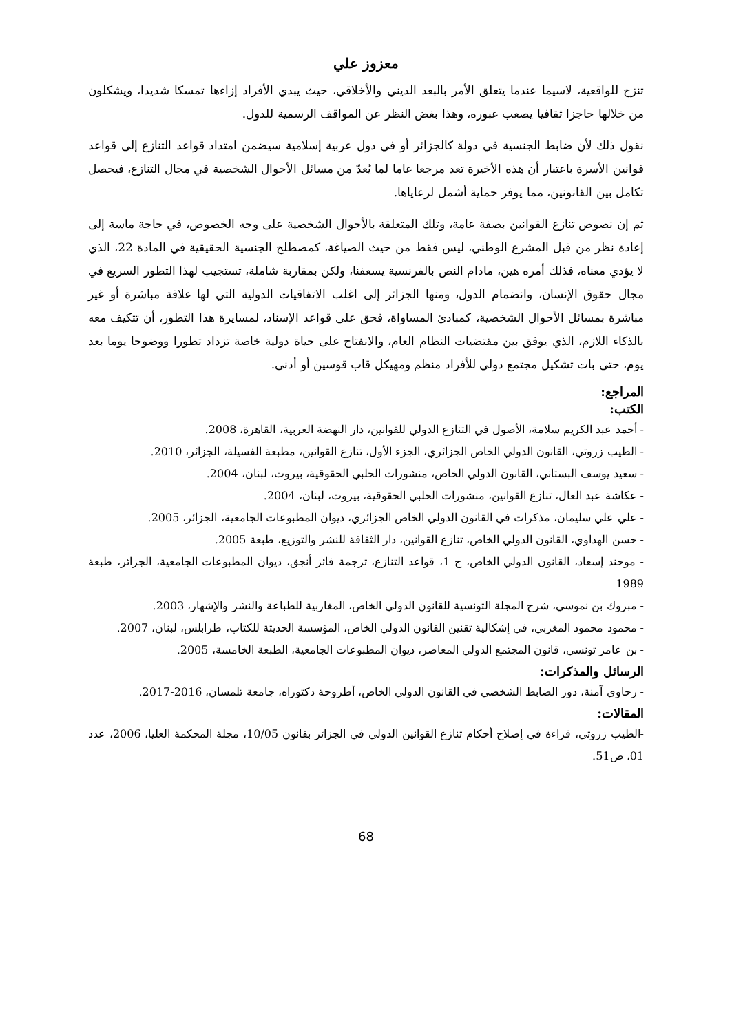معزوز علي
تنزح للواقعية، لاسيما عندما يتعلق الأمر بالبعد الديني والأخلاقي، حيث يبدي الأفراد إزاءها تمسكا شديدا، ويشكلون من خلالها حاجزا ثقافيا يصعب عبوره، وهذا بغض النظر عن المواقف الرسمية للدول.
نقول ذلك لأن ضابط الجنسية في دولة كالجزائر أو في دول عربية إسلامية سيضمن امتداد قواعد التنازع إلى قواعد قوانين الأسرة باعتبار أن هذه الأخيرة تعد مرجعا عاما لما يُعدّ من مسائل الأحوال الشخصية في مجال التنازع، فيحصل تكامل بين القانونين، مما يوفر حماية أشمل لرعاياها.
ثم إن نصوص تنازع القوانين بصفة عامة، وتلك المتعلقة بالأحوال الشخصية على وجه الخصوص، في حاجة ماسة إلى إعادة نظر من قبل المشرع الوطني، ليس فقط من حيث الصياغة، كمصطلح الجنسية الحقيقية في المادة 22، الذي لا يؤدي معناه، فذلك أمره هين، مادام النص بالفرنسية يسعفنا، ولكن بمقاربة شاملة، تستجيب لهذا التطور السريع في مجال حقوق الإنسان، وانضمام الدول، ومنها الجزائر إلى اغلب الاتفاقيات الدولية التي لها علاقة مباشرة أو غير مباشرة بمسائل الأحوال الشخصية، كمبادئ المساواة، فحق على قواعد الإسناد، لمسايرة هذا التطور، أن تتكيف معه بالذكاء اللازم، الذي يوفق بين مقتضيات النظام العام، والانفتاح على حياة دولية خاصة تزداد تطورا ووضوحا يوما بعد يوم، حتى بات تشكيل مجتمع دولي للأفراد منظم ومهيكل قاب قوسين أو أدنى.
المراجع:
الكتب:
- أحمد عبد الكريم سلامة، الأصول في التنازع الدولي للقوانين، دار النهضة العربية، القاهرة، 2008.
- الطيب زروتي، القانون الدولي الخاص الجزائري، الجزء الأول، تنازع القوانين، مطبعة الفسيلة، الجزائر، 2010.
- سعيد يوسف البستاني، القانون الدولي الخاص، منشورات الحلبي الحقوقية، بيروت، لبنان، 2004.
- عكاشة عبد العال، تنازع القوانين، منشورات الحلبي الحقوقية، بيروت، لبنان، 2004.
- علي علي سليمان، مذكرات في القانون الدولي الخاص الجزائري، ديوان المطبوعات الجامعية، الجزائر، 2005.
- حسن الهداوي، القانون الدولي الخاص، تنازع القوانين، دار الثقافة للنشر والتوزيع، طبعة 2005.
- موحند إسعاد، القانون الدولي الخاص، ج 1، قواعد التنازع، ترجمة فائز أنجق، ديوان المطبوعات الجامعية، الجزائر، طبعة 1989
- مبروك بن نموسي، شرح المجلة التونسية للقانون الدولي الخاص، المغاربية للطباعة والنشر والإشهار، 2003.
- محمود محمود المغربي، في إشكالية تقنين القانون الدولي الخاص، المؤسسة الحديثة للكتاب، طرابلس، لبنان، 2007.
- بن عامر تونسي، قانون المجتمع الدولي المعاصر، ديوان المطبوعات الجامعية، الطبعة الخامسة، 2005.
الرسائل والمذكرات:
- رحاوي آمنة، دور الضابط الشخصي في القانون الدولي الخاص، أطروحة دكتوراه، جامعة تلمسان، 2016-2017.
المقالات:
-الطيب زروتي، قراءة في إصلاح أحكام تنازع القوانين الدولي في الجزائر بقانون 10/05، مجلة المحكمة العليا، 2006، عدد 01، ص51.
68